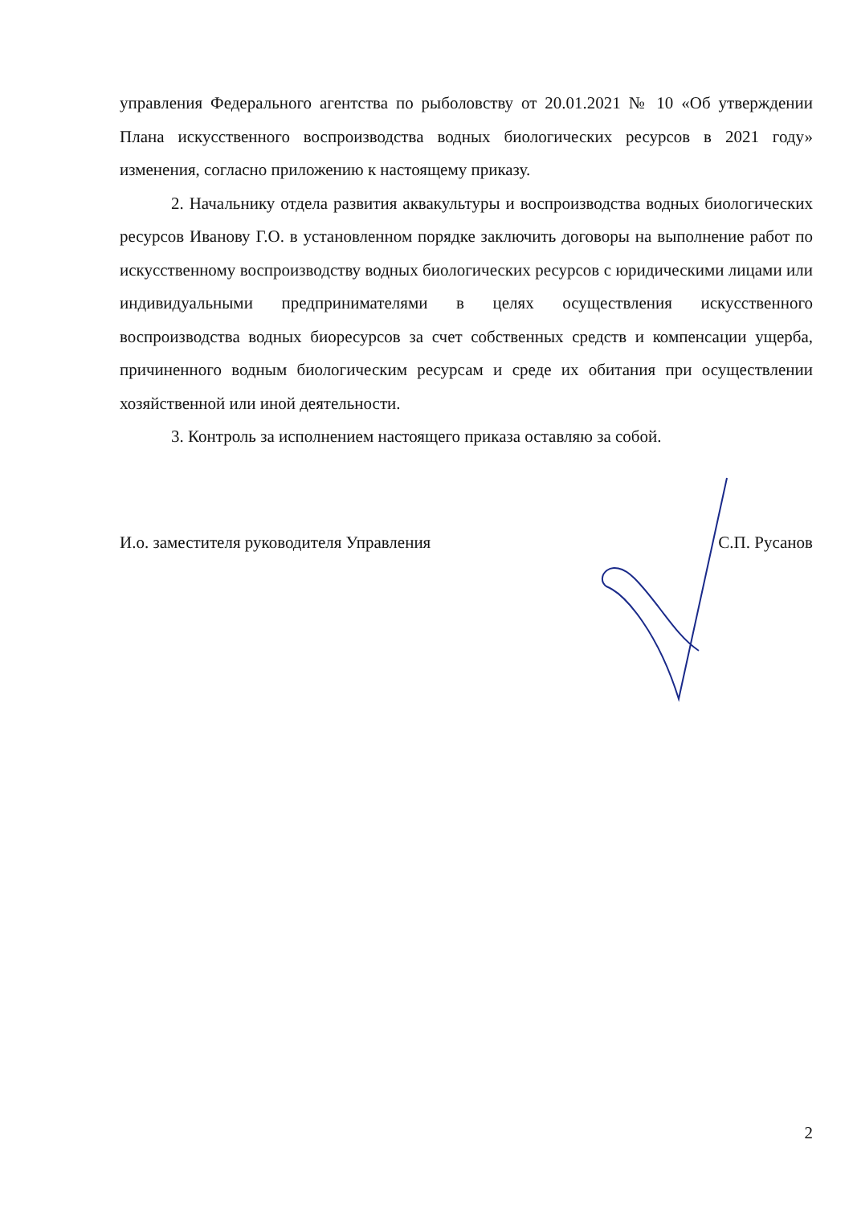управления Федерального агентства по рыболовству от 20.01.2021 № 10 «Об утверждении Плана искусственного воспроизводства водных биологических ресурсов в 2021 году» изменения, согласно приложению к настоящему приказу.
2. Начальнику отдела развития аквакультуры и воспроизводства водных биологических ресурсов Иванову Г.О. в установленном порядке заключить договоры на выполнение работ по искусственному воспроизводству водных биологических ресурсов с юридическими лицами или индивидуальными предпринимателями в целях осуществления искусственного воспроизводства водных биоресурсов за счет собственных средств и компенсации ущерба, причиненного водным биологическим ресурсам и среде их обитания при осуществлении хозяйственной или иной деятельности.
3. Контроль за исполнением настоящего приказа оставляю за собой.
И.о. заместителя руководителя Управления С.П. Русанов
2